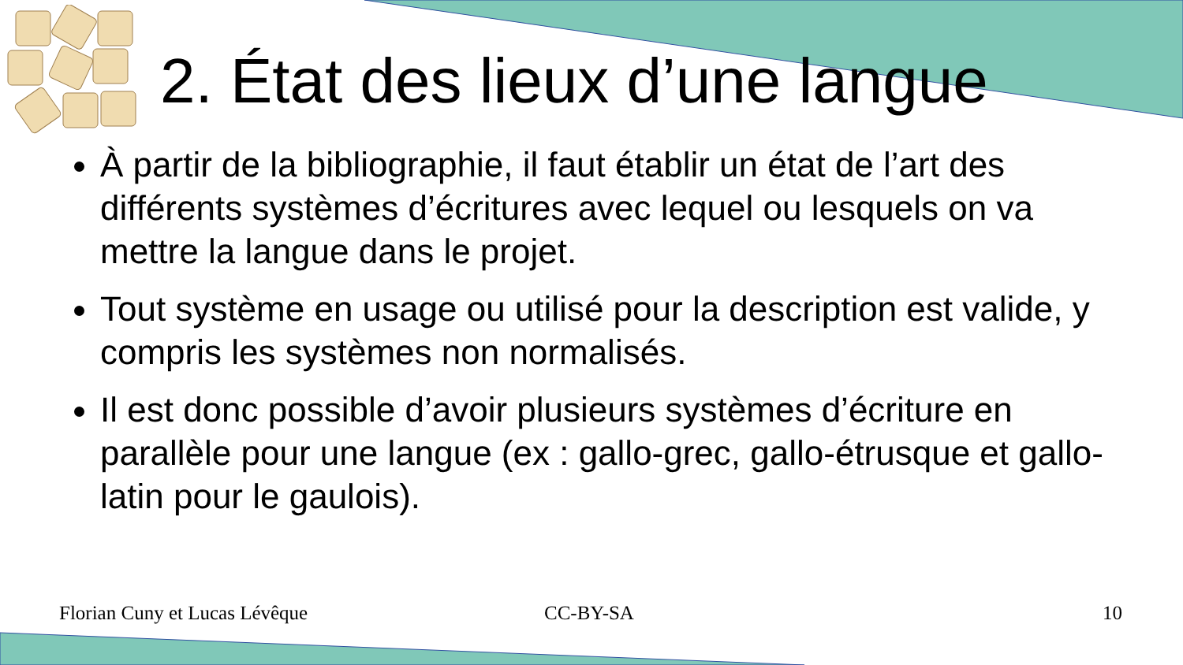2. État des lieux d’une langue
À partir de la bibliographie, il faut établir un état de l’art des différents systèmes d’écritures avec lequel ou lesquels on va mettre la langue dans le projet.
Tout système en usage ou utilisé pour la description est valide, y compris les systèmes non normalisés.
Il est donc possible d’avoir plusieurs systèmes d’écriture en parallèle pour une langue (ex : gallo-grec, gallo-étrusque et gallo-latin pour le gaulois).
Florian Cuny et Lucas Lévêque CC-BY-SA 10